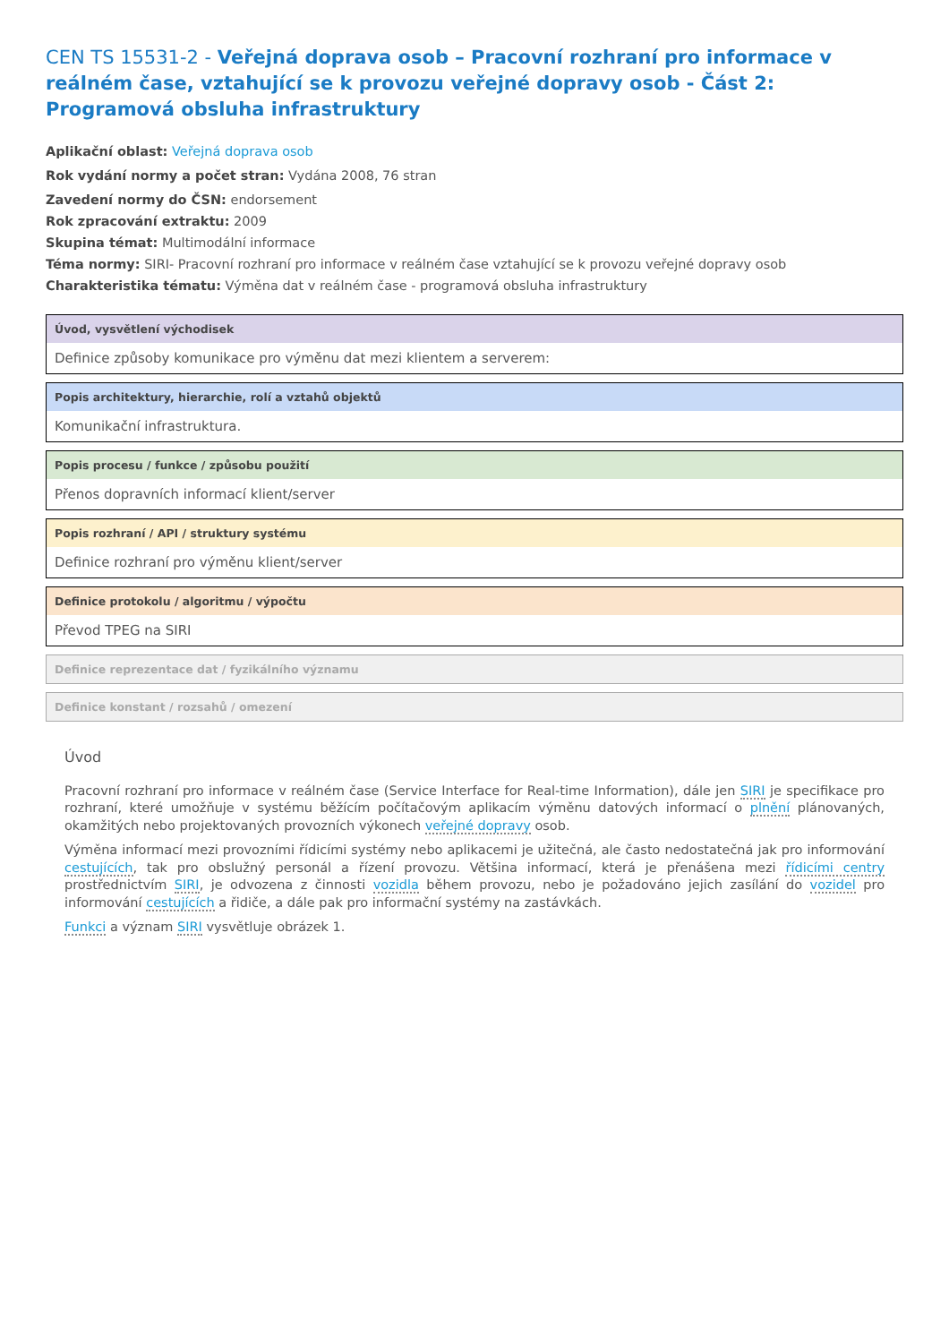CEN TS 15531-2 - Veřejná doprava osob – Pracovní rozhraní pro informace v reálném čase, vztahující se k provozu veřejné dopravy osob - Část 2: Programová obsluha infrastruktury
Aplikační oblast: Veřejná doprava osob
Rok vydání normy a počet stran: Vydána 2008, 76 stran
Zavedení normy do ČSN: endorsement
Rok zpracování extraktu: 2009
Skupina témat: Multimodální informace
Téma normy: SIRI- Pracovní rozhraní pro informace v reálném čase vztahující se k provozu veřejné dopravy osob
Charakteristika tématu: Výměna dat v reálném čase - programová obsluha infrastruktury
Úvod, vysvětlení východisek
Definice způsoby komunikace pro výměnu dat mezi klientem a serverem:
Popis architektury, hierarchie, rolí a vztahů objektů
Komunikační infrastruktura.
Popis procesu / funkce / způsobu použití
Přenos dopravních informací klient/server
Popis rozhraní / API / struktury systému
Definice rozhraní pro výměnu klient/server
Definice protokolu / algoritmu / výpočtu
Převod TPEG na SIRI
Definice reprezentace dat / fyzikálního významu
Definice konstant / rozsahů / omezení
Úvod
Pracovní rozhraní pro informace v reálném čase (Service Interface for Real-time Information), dále jen SIRI je specifikace pro rozhraní, které umožňuje v systému běžícím počítačovým aplikacím výměnu datových informací o plnění plánovaných, okamžitých nebo projektovaných provozních výkonech veřejné dopravy osob.
Výměna informací mezi provozními řídicími systémy nebo aplikacemi je užitečná, ale často nedostatečná jak pro informování cestujících, tak pro obslužný personál a řízení provozu. Většina informací, která je přenášena mezi řídicími centry prostřednictvím SIRI, je odvozena z činnosti vozidla během provozu, nebo je požadováno jejich zasílání do vozidel pro informování cestujících a řidiče, a dále pak pro informační systémy na zastávkách.
Funkci a význam SIRI vysvětluje obrázek 1.